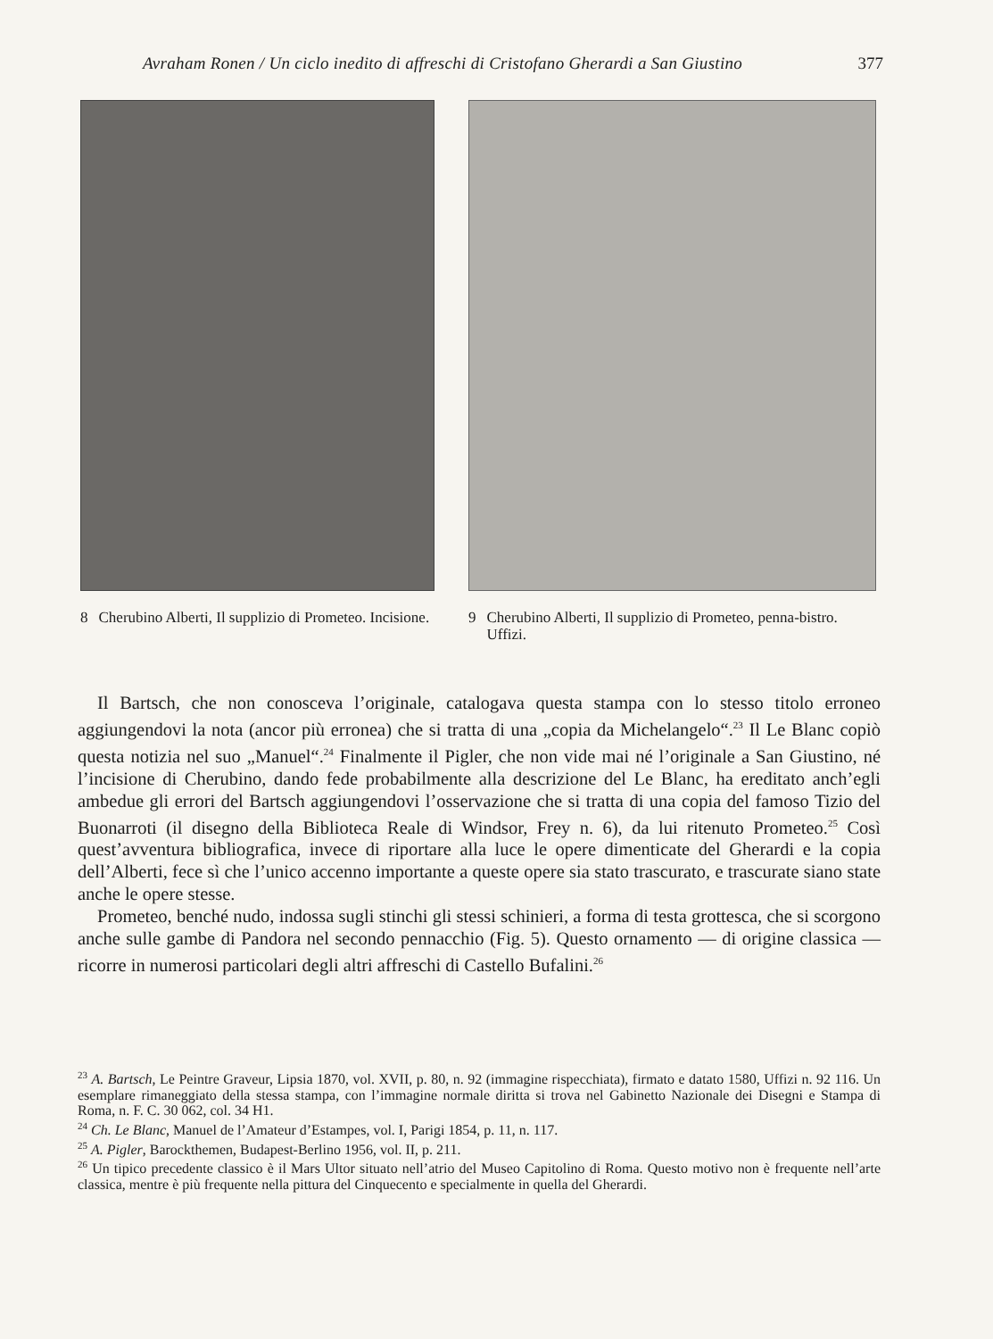Avraham Ronen / Un ciclo inedito di affreschi di Cristofano Gherardi a San Giustino 377
8 Cherubino Alberti, Il supplizio di Prometeo. Incisione.
9 Cherubino Alberti, Il supplizio di Prometeo, penna-bistro. Uffizi.
Il Bartsch, che non conosceva l’originale, catalogava questa stampa con lo stesso titolo erroneo aggiungendovi la nota (ancor più erronea) che si tratta di una „copia da Michelangelo“.<sup>23</sup> Il Le Blanc copiò questa notizia nel suo „Manuel“.<sup>24</sup> Finalmente il Pigler, che non vide mai né l’originale a San Giustino, né l’incisione di Cherubino, dando fede probabilmente alla descrizione del Le Blanc, ha ereditato anch’egli ambedue gli errori del Bartsch aggiungendovi l’osservazione che si tratta di una copia del famoso Tizio del Buonarroti (il disegno della Biblioteca Reale di Windsor, Frey n. 6), da lui ritenuto Prometeo.<sup>25</sup> Così quest’avventura bibliografica, invece di riportare alla luce le opere dimenticate del Gherardi e la copia dell’Alberti, fece sì che l’unico accenno importante a queste opere sia stato trascurato, e trascurate siano state anche le opere stesse.
Prometeo, benché nudo, indossa sugli stinchi gli stessi schinieri, a forma di testa grottesca, che si scorgono anche sulle gambe di Pandora nel secondo pennacchio (Fig. 5). Questo ornamento — di origine classica — ricorre in numerosi particolari degli altri affreschi di Castello Bufalini.<sup>26</sup>
<sup>23</sup> A. Bartsch, Le Peintre Graveur, Lipsia 1870, vol. XVII, p. 80, n. 92 (immagine rispecchiata), firmato e datato 1580, Uffizi n. 92 116. Un esemplare rimaneggiato della stessa stampa, con l’immagine normale diritta si trova nel Gabinetto Nazionale dei Disegni e Stampa di Roma, n. F. C. 30 062, col. 34 H1.
<sup>24</sup> Ch. Le Blanc, Manuel de l’Amateur d’Estampes, vol. I, Parigi 1854, p. 11, n. 117.
<sup>25</sup> A. Pigler, Barockthemen, Budapest-Berlino 1956, vol. II, p. 211.
<sup>26</sup> Un tipico precedente classico è il Mars Ultor situato nell’atrio del Museo Capitolino di Roma. Questo motivo non è frequente nell’arte classica, mentre è più frequente nella pittura del Cinquecento e specialmente in quella del Gherardi.